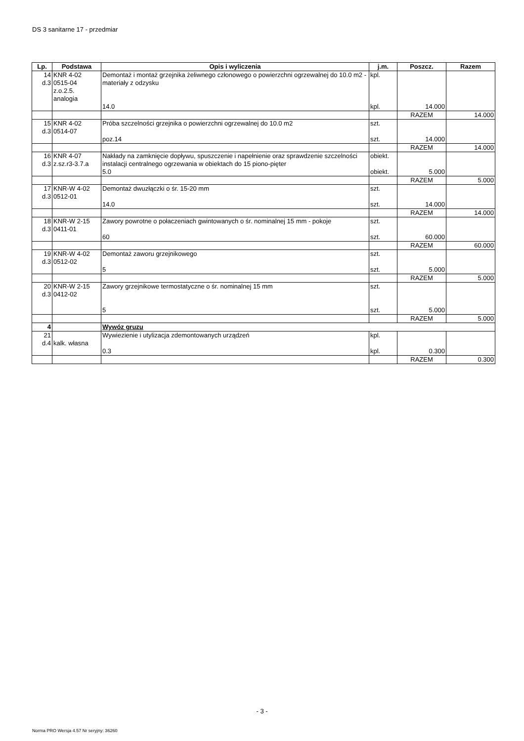DS 3 sanitarne 17 - przedmiar
| Lp. | Podstawa | Opis i wyliczenia | j.m. | Poszcz. | Razem |
| --- | --- | --- | --- | --- | --- |
| 14 d.3 | KNR 4-02 0515-04 z.o.2.5. analogia | Demontaż i montaż grzejnika żeliwnego członowego o powierzchni ogrzewalnej do 10.0 m2 - materiały z odzysku 14.0 | kpl. kpl. | 14.000 | |
| | | | | RAZEM | 14.000 |
| 15 d.3 | KNR 4-02 0514-07 | Próba szczelności grzejnika o powierzchni ogrzewalnej do 10.0 m2 poz.14 | szt. szt. | 14.000 | |
| | | | | RAZEM | 14.000 |
| 16 d.3 | KNR 4-07 z.sz.r3-3.7.a | Nakłady na zamknięcie dopływu, spuszczenie i napełnienie oraz sprawdzenie szczelności instalacji centralnego ogrzewania w obiektach do 15 piono-pięter 5.0 | obiekt. obiekt. | 5.000 | |
| | | | | RAZEM | 5.000 |
| 17 d.3 | KNR-W 4-02 0512-01 | Demontaż dwuzłączki o śr. 15-20 mm 14.0 | szt. szt. | 14.000 | |
| | | | | RAZEM | 14.000 |
| 18 d.3 | KNR-W 2-15 0411-01 | Zawory powrotne o połaczeniach gwintowanych o śr. nominalnej 15 mm - pokoje 60 | szt. szt. | 60.000 | |
| | | | | RAZEM | 60.000 |
| 19 d.3 | KNR-W 4-02 0512-02 | Demontaż zaworu grzejnikowego 5 | szt. szt. | 5.000 | |
| | | | | RAZEM | 5.000 |
| 20 d.3 | KNR-W 2-15 0412-02 | Zawory grzejnikowe termostatyczne o śr. nominalnej 15 mm 5 | szt. szt. | 5.000 | |
| | | | | RAZEM | 5.000 |
| 4 | | Wywóz gruzu | | | |
| 21 d.4 | kalk. własna | Wywiezienie i utylizacja zdemontowanych urządzeń 0.3 | kpl. kpl. | 0.300 | |
| | | | | RAZEM | 0.300 |
- 3 -
Norma PRO Wersja 4.57 Nr seryjny: 36260